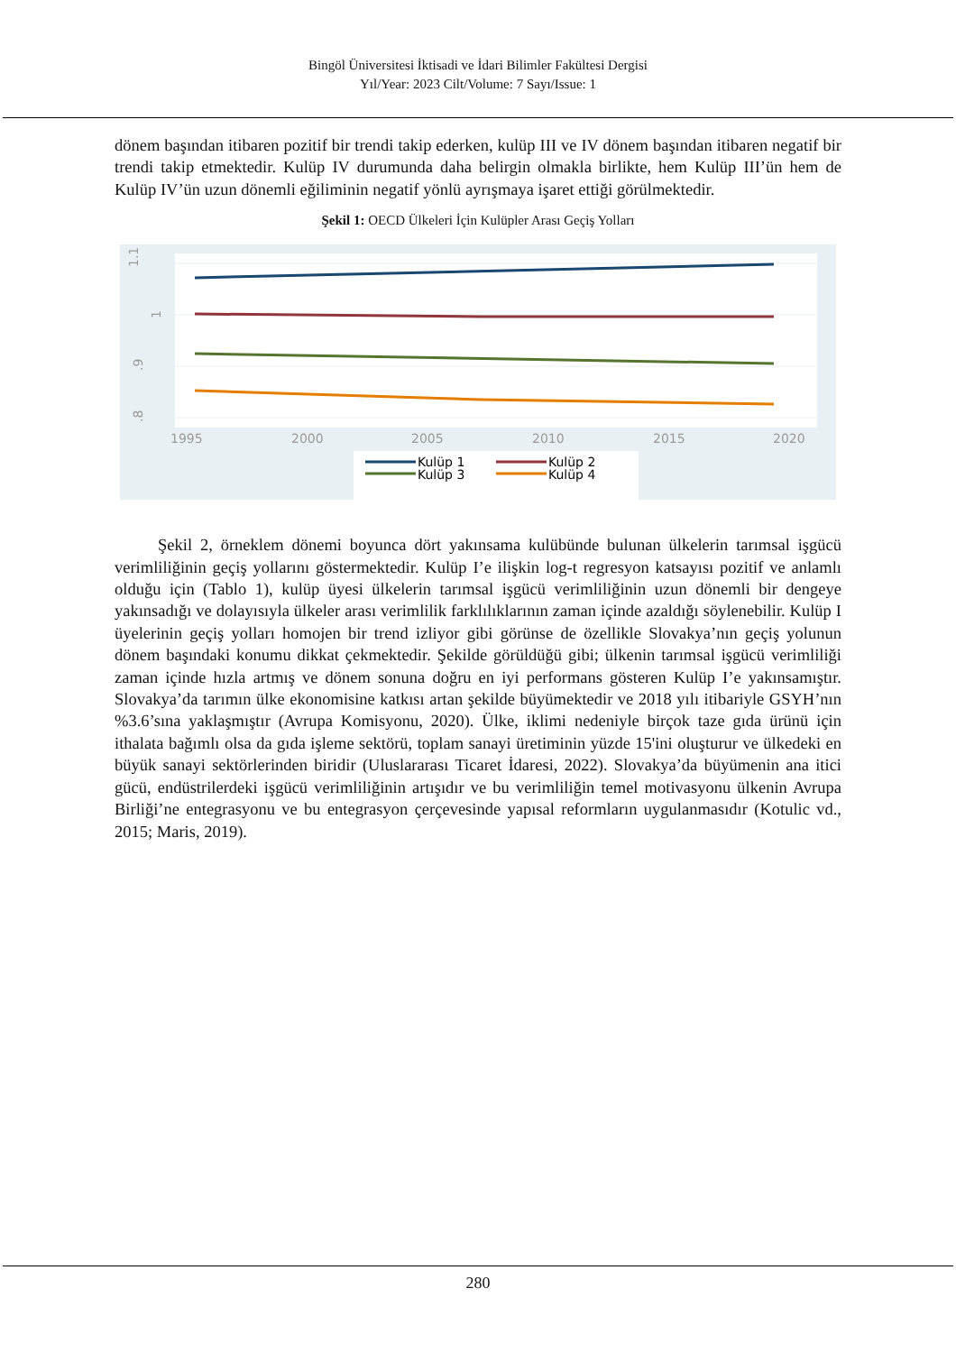Bingöl Üniversitesi İktisadi ve İdari Bilimler Fakültesi Dergisi
Yıl/Year: 2023 Cilt/Volume: 7 Sayı/Issue: 1
dönem başından itibaren pozitif bir trendi takip ederken, kulüp III ve IV dönem başından itibaren negatif bir trendi takip etmektedir. Kulüp IV durumunda daha belirgin olmakla birlikte, hem Kulüp III’ün hem de Kulüp IV’ün uzun dönemli eğiliminin negatif yönlü ayrışmaya işaret ettiği görülmektedir.
Şekil 1: OECD Ülkeleri İçin Kulüpler Arası Geçiş Yolları
1.1
1
.9
.8
1995
2000
2005
2010
2015
2020
Kulüp 1
Kulüp 2
Kulüp 3
Kulüp 4
Şekil 2, örneklem dönemi boyunca dört yakınsama kulübünde bulunan ülkelerin tarımsal işgücü verimliliğinin geçiş yollarını göstermektedir. Kulüp I’e ilişkin log-t regresyon katsayısı pozitif ve anlamlı olduğu için (Tablo 1), kulüp üyesi ülkelerin tarımsal işgücü verimliliğinin uzun dönemli bir dengeye yakınsadığı ve dolayısıyla ülkeler arası verimlilik farklılıklarının zaman içinde azaldığı söylenebilir. Kulüp I üyelerinin geçiş yolları homojen bir trend izliyor gibi görünse de özellikle Slovakya’nın geçiş yolunun dönem başındaki konumu dikkat çekmektedir. Şekilde görüldüğü gibi; ülkenin tarımsal işgücü verimliliği zaman içinde hızla artmış ve dönem sonuna doğru en iyi performans gösteren Kulüp I’e yakınsamıştır. Slovakya’da tarımın ülke ekonomisine katkısı artan şekilde büyümektedir ve 2018 yılı itibariyle GSYH’nın %3.6’sına yaklaşmıştır (Avrupa Komisyonu, 2020). Ülke, iklimi nedeniyle birçok taze gıda ürünü için ithalata bağımlı olsa da gıda işleme sektörü, toplam sanayi üretiminin yüzde 15'ini oluşturur ve ülkedeki en büyük sanayi sektörlerinden biridir (Uluslararası Ticaret İdaresi, 2022). Slovakya’da büyümenin ana itici gücü, endüstrilerdeki işgücü verimliliğinin artışıdır ve bu verimliliğin temel motivasyonu ülkenin Avrupa Birliği’ne entegrasyonu ve bu entegrasyon çerçevesinde yapısal reformların uygulanmasıdır (Kotulic vd., 2015; Maris, 2019).
280